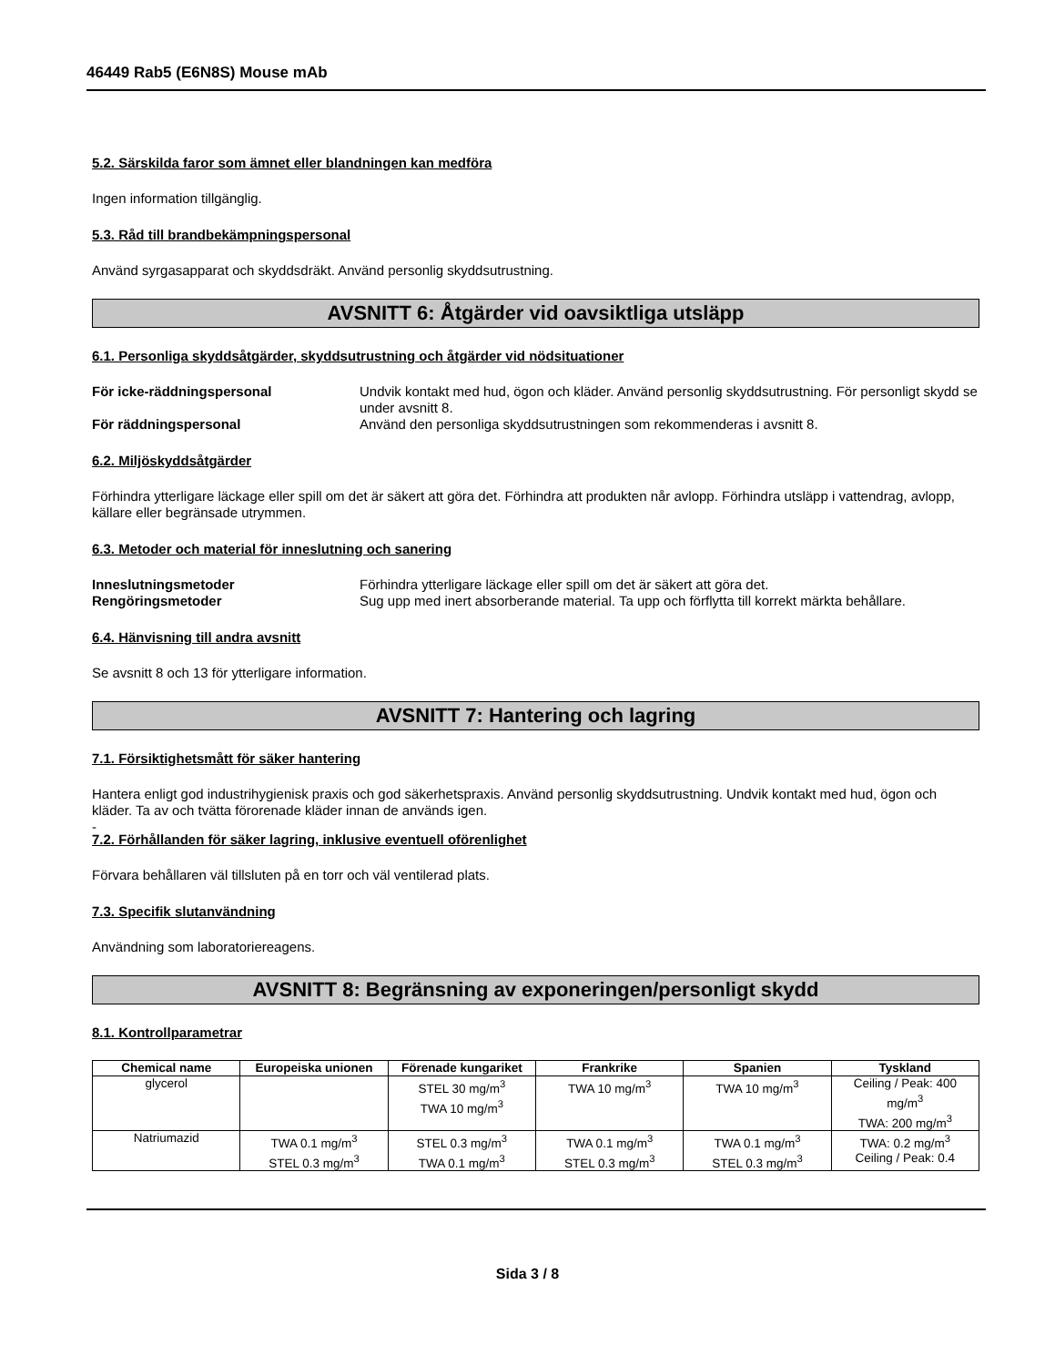46449 Rab5 (E6N8S) Mouse mAb
5.2. Särskilda faror som ämnet eller blandningen kan medföra
Ingen information tillgänglig.
5.3. Råd till brandbekämpningspersonal
Använd syrgasapparat och skyddsdräkt. Använd personlig skyddsutrustning.
AVSNITT 6: Åtgärder vid oavsiktliga utsläpp
6.1. Personliga skyddsåtgärder, skyddsutrustning och åtgärder vid nödsituationer
För icke-räddningspersonal Undvik kontakt med hud, ögon och kläder. Använd personlig skyddsutrustning. För personligt skydd se under avsnitt 8. För räddningspersonal Använd den personliga skyddsutrustningen som rekommenderas i avsnitt 8.
6.2. Miljöskyddsåtgärder
Förhindra ytterligare läckage eller spill om det är säkert att göra det. Förhindra att produkten når avlopp. Förhindra utsläpp i vattendrag, avlopp, källare eller begränsade utrymmen.
6.3. Metoder och material för inneslutning och sanering
Inneslutningsmetoder Förhindra ytterligare läckage eller spill om det är säkert att göra det. Rengöringsmetoder Sug upp med inert absorberande material. Ta upp och förflytta till korrekt märkta behållare.
6.4. Hänvisning till andra avsnitt
Se avsnitt 8 och 13 för ytterligare information.
AVSNITT 7: Hantering och lagring
7.1. Försiktighetsmått för säker hantering
Hantera enligt god industrihygienisk praxis och god säkerhetspraxis. Använd personlig skyddsutrustning. Undvik kontakt med hud, ögon och kläder. Ta av och tvätta förorenade kläder innan de används igen.
-
7.2. Förhållanden för säker lagring, inklusive eventuell oförenlighet
Förvara behållaren väl tillsluten på en torr och väl ventilerad plats.
7.3. Specifik slutanvändning
Användning som laboratoriereagens.
AVSNITT 8: Begränsning av exponeringen/personligt skydd
8.1. Kontrollparametrar
| Chemical name | Europeiska unionen | Förenade kungariket | Frankrike | Spanien | Tyskland |
| --- | --- | --- | --- | --- | --- |
| glycerol | | STEL 30 mg/m<sup>3</sup> TWA 10 mg/m<sup>3</sup> | TWA 10 mg/m<sup>3</sup> | TWA 10 mg/m<sup>3</sup> | Ceiling / Peak: 400 mg/m<sup>3</sup> TWA: 200 mg/m<sup>3</sup> |
| Natriumazid | TWA 0.1 mg/m<sup>3</sup> STEL 0.3 mg/m<sup>3</sup> | STEL 0.3 mg/m<sup>3</sup> TWA 0.1 mg/m<sup>3</sup> | TWA 0.1 mg/m<sup>3</sup> STEL 0.3 mg/m<sup>3</sup> | TWA 0.1 mg/m<sup>3</sup> STEL 0.3 mg/m<sup>3</sup> | TWA: 0.2 mg/m<sup>3</sup> Ceiling / Peak: 0.4 |
Sida 3 / 8